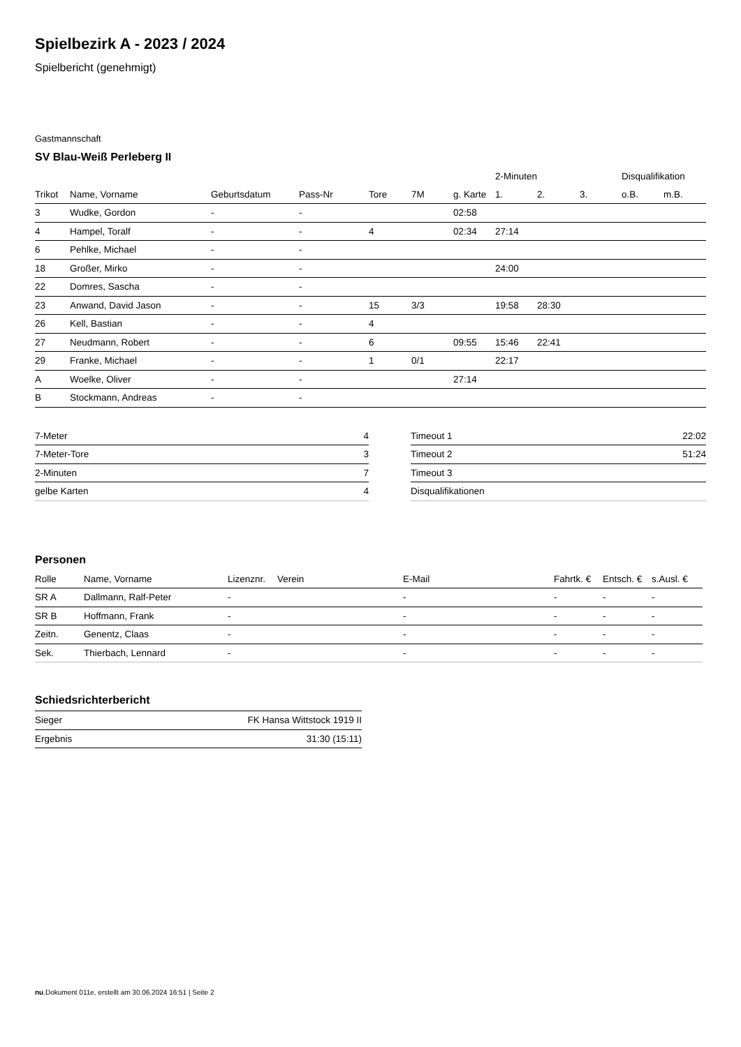Spielbezirk A - 2023 / 2024
Spielbericht (genehmigt)
Gastmannschaft
SV Blau-Weiß Perleberg II
| | | | | | | | 2-Minuten | | | Disqualifikation | |
| Trikot | Name, Vorname | Geburtsdatum | Pass-Nr | Tore | 7M | g. Karte | 1. | 2. | 3. | o.B. | m.B. |
| 3 | Wudke, Gordon | - | - | | | 02:58 | | | | | |
| 4 | Hampel, Toralf | - | - | 4 | | 02:34 | 27:14 | | | | |
| 6 | Pehlke, Michael | - | - | | | | | | | | |
| 18 | Großer, Mirko | - | - | | | | 24:00 | | | | |
| 22 | Domres, Sascha | - | - | | | | | | | | |
| 23 | Anwand, David Jason | - | - | 15 | 3/3 | | 19:58 | 28:30 | | | |
| 26 | Kell, Bastian | - | - | 4 | | | | | | | |
| 27 | Neudmann, Robert | - | - | 6 | | 09:55 | 15:46 | 22:41 | | | |
| 29 | Franke, Michael | - | - | 1 | 0/1 | | 22:17 | | | | |
| A | Woelke, Oliver | - | - | | | 27:14 | | | | | |
| B | Stockmann, Andreas | - | - | | | | | | | | |
| 7-Meter | 4 |
| 7-Meter-Tore | 3 |
| 2-Minuten | 7 |
| gelbe Karten | 4 |
| Timeout 1 | 22:02 |
| Timeout 2 | 51:24 |
| Timeout 3 | |
| Disqualifikationen | |
Personen
| Rolle | Name, Vorname | Lizenznr. | Verein | E-Mail | Fahrtk. € | Entsch. € | s.Ausl. € |
| --- | --- | --- | --- | --- | --- | --- | --- |
| SR A | Dallmann, Ralf-Peter | - | | - | - | - | - |
| SR B | Hoffmann, Frank | - | | - | - | - | - |
| Zeitn. | Genentz, Claas | - | | - | - | - | - |
| Sek. | Thierbach, Lennard | - | | - | - | - | - |
Schiedsrichterbericht
| Sieger | FK Hansa Wittstock 1919 II |
| Ergebnis | 31:30 (15:11) |
nu.Dokument 011e, erstellt am 30.06.2024 16:51 | Seite 2